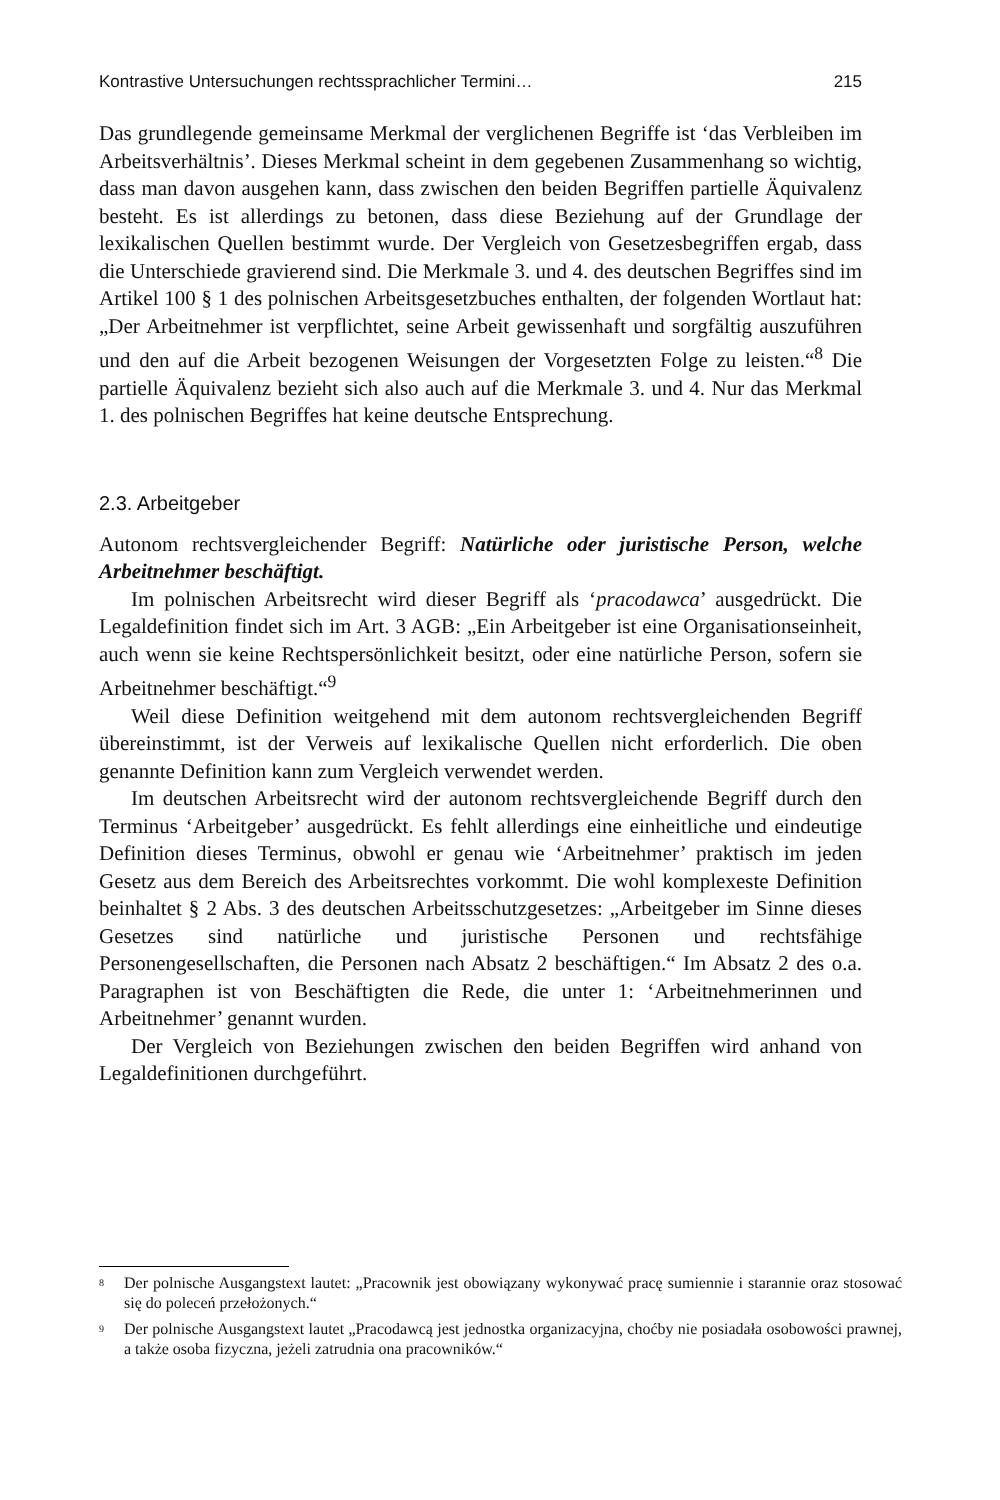Kontrastive Untersuchungen rechtssprachlicher Termini… 215
Das grundlegende gemeinsame Merkmal der verglichenen Begriffe ist ‘das Verbleiben im Arbeitsverhältnis’. Dieses Merkmal scheint in dem gegebenen Zusammenhang so wichtig, dass man davon ausgehen kann, dass zwischen den beiden Begriffen partielle Äquivalenz besteht. Es ist allerdings zu betonen, dass diese Beziehung auf der Grundlage der lexikalischen Quellen bestimmt wurde. Der Vergleich von Gesetzesbegriffen ergab, dass die Unterschiede gravierend sind. Die Merkmale 3. und 4. des deutschen Begriffes sind im Artikel 100 § 1 des polnischen Arbeitsgesetzbuches enthalten, der folgenden Wortlaut hat: „Der Arbeitnehmer ist verpflichtet, seine Arbeit gewissenhaft und sorgfältig auszuführen und den auf die Arbeit bezogenen Weisungen der Vorgesetzten Folge zu leisten.“<sup>8</sup> Die partielle Äquivalenz bezieht sich also auch auf die Merkmale 3. und 4. Nur das Merkmal 1. des polnischen Begriffes hat keine deutsche Entsprechung.
2.3. Arbeitgeber
Autonom rechtsvergleichender Begriff: Natürliche oder juristische Person, welche Arbeitnehmer beschäftigt.
Im polnischen Arbeitsrecht wird dieser Begriff als ‘pracodawca’ ausgedrückt. Die Legaldefinition findet sich im Art. 3 AGB: „Ein Arbeitgeber ist eine Organisationseinheit, auch wenn sie keine Rechtspersönlichkeit besitzt, oder eine natürliche Person, sofern sie Arbeitnehmer beschäftigt.“<sup>9</sup>
Weil diese Definition weitgehend mit dem autonom rechtsvergleichenden Begriff übereinstimmt, ist der Verweis auf lexikalische Quellen nicht erforderlich. Die oben genannte Definition kann zum Vergleich verwendet werden.
Im deutschen Arbeitsrecht wird der autonom rechtsvergleichende Begriff durch den Terminus ‘Arbeitgeber’ ausgedrückt. Es fehlt allerdings eine einheitliche und eindeutige Definition dieses Terminus, obwohl er genau wie ‘Arbeitnehmer’ praktisch im jeden Gesetz aus dem Bereich des Arbeitsrechtes vorkommt. Die wohl komplexeste Definition beinhaltet § 2 Abs. 3 des deutschen Arbeitsschutzgesetzes: „Arbeitgeber im Sinne dieses Gesetzes sind natürliche und juristische Personen und rechtsfähige Personengesellschaften, die Personen nach Absatz 2 beschäftigen.“ Im Absatz 2 des o.a. Paragraphen ist von Beschäftigten die Rede, die unter 1: ‘Arbeitnehmerinnen und Arbeitnehmer’ genannt wurden.
Der Vergleich von Beziehungen zwischen den beiden Begriffen wird anhand von Legaldefinitionen durchgeführt.
<sup>8</sup> Der polnische Ausgangstext lautet: „Pracownik jest obowiązany wykonywać pracę sumiennie i starannie oraz stosować się do poleceń przełożonych.“
<sup>9</sup> Der polnische Ausgangstext lautet „Pracodawcą jest jednostka organizacyjna, choćby nie posiadała osobowości prawnej, a także osoba fizyczna, jeżeli zatrudnia ona pracowników.“